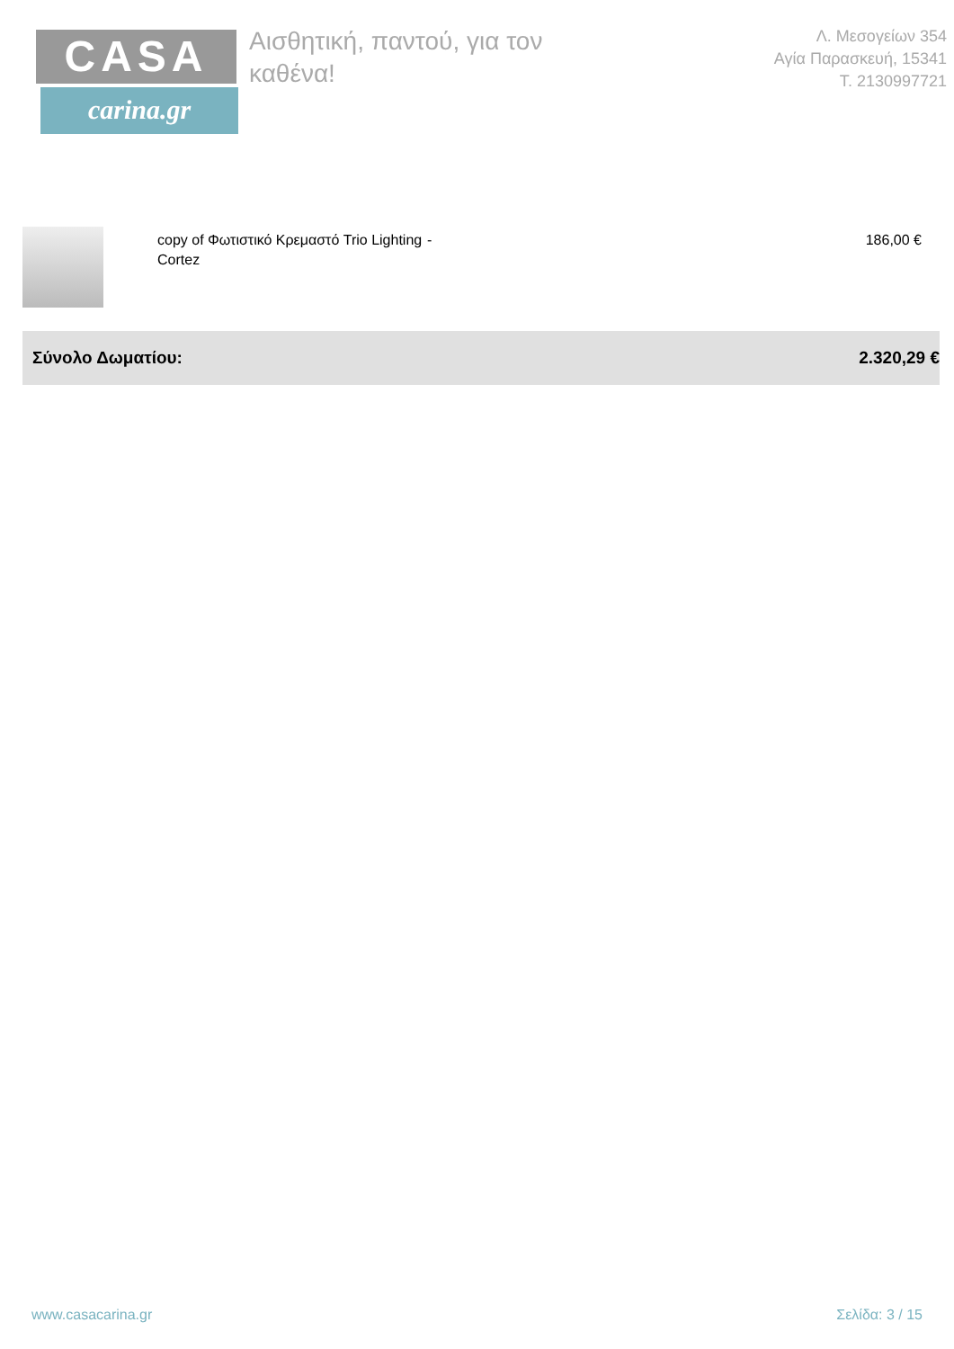CASA
carina.gr
Αισθητική, παντού, για τον καθένα!
Λ. Μεσογείων 354
Αγία Παρασκευή, 15341
Τ. 2130997721
| | copy of Φωτιστικό Κρεμαστό Trio Lighting Cortez | - | 186,00 € |
Σύνολο Δωματίου: 2.320,29 €
www.casacarina.gr Σελίδα: 3 / 15